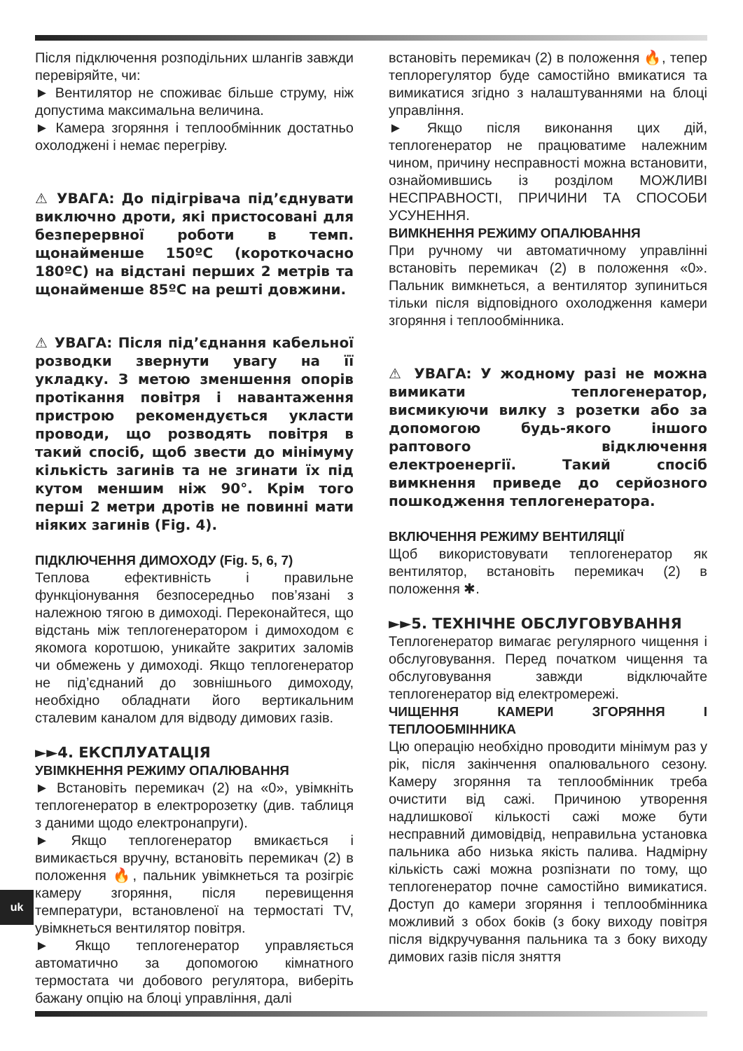Після підключення розподільних шлангів завжди перевіряйте, чи:
► Вентилятор не споживає більше струму, ніж допустима максимальна величина.
► Камера згоряння і теплообмінник достатньо охолоджені і немає перегріву.
⚠ УВАГА: До підігрівача під’єднувати виключно дроти, які пристосовані для безперервної роботи в темп. щонайменше 150ºC (короткочасно 180ºC) на відстані перших 2 метрів та щонайменше 85ºC на решті довжини.
⚠ УВАГА: Після під’єднання кабельної розводки звернути увагу на її укладку. З метою зменшення опорів протікання повітря і навантаження пристрою рекомендується укласти проводи, що розводять повітря в такий спосіб, щоб звести до мінімуму кількість загинів та не згинати їх під кутом меншим ніж 90°. Крім того перші 2 метри дротів не повинні мати ніяких загинів (Fig. 4).
ПІДКЛЮЧЕННЯ ДИМОХОДУ (Fig. 5, 6, 7)
Теплова ефективність і правильне функціонування безпосередньо пов’язані з належною тягою в димоході. Переконайтеся, що відстань між теплогенератором і димоходом є якомога коротшою, уникайте закритих заломів чи обмежень у димоході. Якщо теплогенератор не під’єднаний до зовнішнього димоходу, необхідно обладнати його вертикальним сталевим каналом для відводу димових газів.
►►4. ЕКСПЛУАТАЦІЯ
УВІМКНЕННЯ РЕЖИМУ ОПАЛЮВАННЯ
► Встановіть перемикач (2) на «0», увімкніть теплогенератор в електророзетку (див. таблиця з даними щодо електронапруги).
► Якщо теплогенератор вмикається і вимикається вручну, встановіть перемикач (2) в положення 🔥, пальник увімкнеться та розігріє камеру згоряння, після перевищення температури, встановленої на термостаті TV, увімкнеться вентилятор повітря.
► Якщо теплогенератор управляється автоматично за допомогою кімнатного термостата чи добового регулятора, виберіть бажану опцію на блоці управління, далі
встановіть перемикач (2) в положення 🔥, тепер теплорегулятор буде самостійно вмикатися та вимикатися згідно з налаштуваннями на блоці управління.
► Якщо після виконання цих дій, теплогенератор не працюватиме належним чином, причину несправності можна встановити, ознайомившись із розділом МОЖЛИВІ НЕСПРАВНОСТІ, ПРИЧИНИ ТА СПОСОБИ УСУНЕННЯ.
ВИМКНЕННЯ РЕЖИМУ ОПАЛЮВАННЯ
При ручному чи автоматичному управлінні встановіть перемикач (2) в положення «0». Пальник вимкнеться, а вентилятор зупиниться тільки після відповідного охолодження камери згоряння і теплообмінника.
⚠ УВАГА: У жодному разі не можна вимикати теплогенератор, висмикуючи вилку з розетки або за допомогою будь-якого іншого раптового відключення електроенергії. Такий спосіб вимкнення приведе до серйозного пошкодження теплогенератора.
ВКЛЮЧЕННЯ РЕЖИМУ ВЕНТИЛЯЦІЇ
Щоб використовувати теплогенератор як вентилятор, встановіть перемикач (2) в положення ✱.
►►5. ТЕХНІЧНЕ ОБСЛУГОВУВАННЯ
Теплогенератор вимагає регулярного чищення і обслуговування. Перед початком чищення та обслуговування завжди відключайте теплогенератор від електромережі.
ЧИЩЕННЯ КАМЕРИ ЗГОРЯННЯ І ТЕПЛООБМІННИКА
Цю операцію необхідно проводити мінімум раз у рік, після закінчення опалювального сезону. Камеру згоряння та теплообмінник треба очистити від сажі. Причиною утворення надлишкової кількості сажі може бути несправний димовідвід, неправильна установка пальника або низька якість палива. Надмірну кількість сажі можна розпізнати по тому, що теплогенератор почне самостійно вимикатися. Доступ до камери згоряння і теплообмінника можливий з обох боків (з боку виходу повітря після відкручування пальника та з боку виходу димових газів після зняття
uk